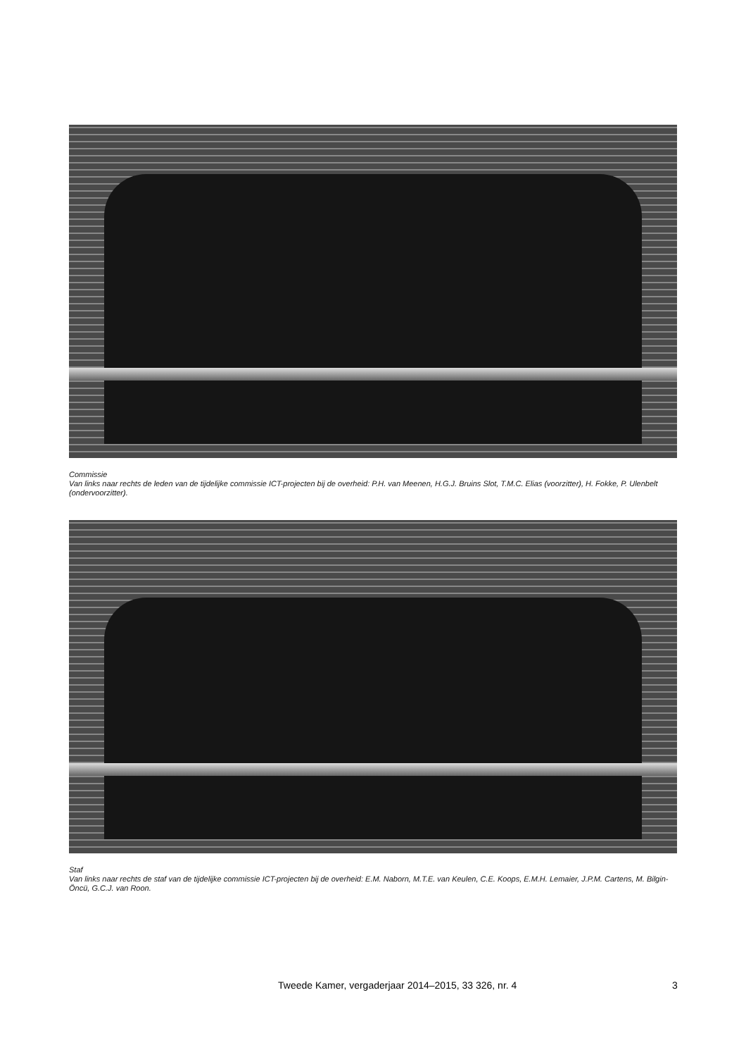Commissie
Van links naar rechts de leden van de tijdelijke commissie ICT-projecten bij de overheid: P.H. van Meenen, H.G.J. Bruins Slot, T.M.C. Elias (voorzitter), H. Fokke, P. Ulenbelt (ondervoorzitter).
Staf
Van links naar rechts de staf van de tijdelijke commissie ICT-projecten bij de overheid: E.M. Naborn, M.T.E. van Keulen, C.E. Koops, E.M.H. Lemaier, J.P.M. Cartens, M. Bilgin-Öncü, G.C.J. van Roon.
Tweede Kamer, vergaderjaar 2014–2015, 33 326, nr. 4
3